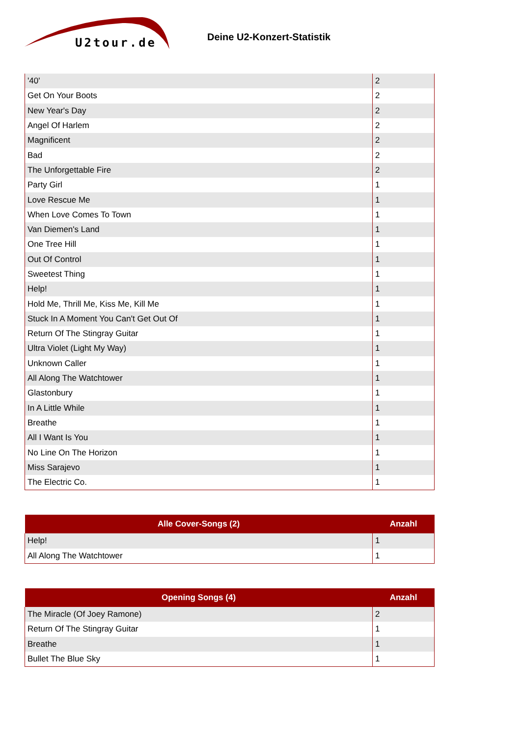U2tour.de
Deine U2-Konzert-Statistik
| '40' | 2 |
| Get On Your Boots | 2 |
| New Year's Day | 2 |
| Angel Of Harlem | 2 |
| Magnificent | 2 |
| Bad | 2 |
| The Unforgettable Fire | 2 |
| Party Girl | 1 |
| Love Rescue Me | 1 |
| When Love Comes To Town | 1 |
| Van Diemen's Land | 1 |
| One Tree Hill | 1 |
| Out Of Control | 1 |
| Sweetest Thing | 1 |
| Help! | 1 |
| Hold Me, Thrill Me, Kiss Me, Kill Me | 1 |
| Stuck In A Moment You Can't Get Out Of | 1 |
| Return Of The Stingray Guitar | 1 |
| Ultra Violet (Light My Way) | 1 |
| Unknown Caller | 1 |
| All Along The Watchtower | 1 |
| Glastonbury | 1 |
| In A Little While | 1 |
| Breathe | 1 |
| All I Want Is You | 1 |
| No Line On The Horizon | 1 |
| Miss Sarajevo | 1 |
| The Electric Co. | 1 |
| Alle Cover-Songs (2) | Anzahl |
| --- | --- |
| Help! | 1 |
| All Along The Watchtower | 1 |
| Opening Songs (4) | Anzahl |
| --- | --- |
| The Miracle (Of Joey Ramone) | 2 |
| Return Of The Stingray Guitar | 1 |
| Breathe | 1 |
| Bullet The Blue Sky | 1 |